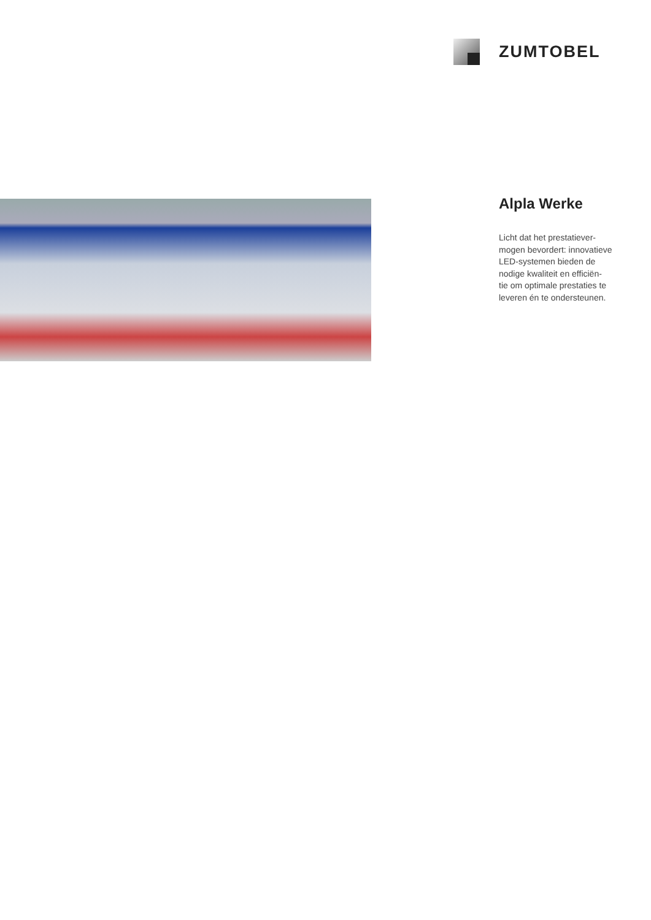ZUMTOBEL
Alpla Werke
Licht dat het prestatiever-
mogen bevordert: innovatieve
LED-systemen bieden de
nodige kwaliteit en efficiën-
tie om optimale prestaties te
leveren én te ondersteunen.